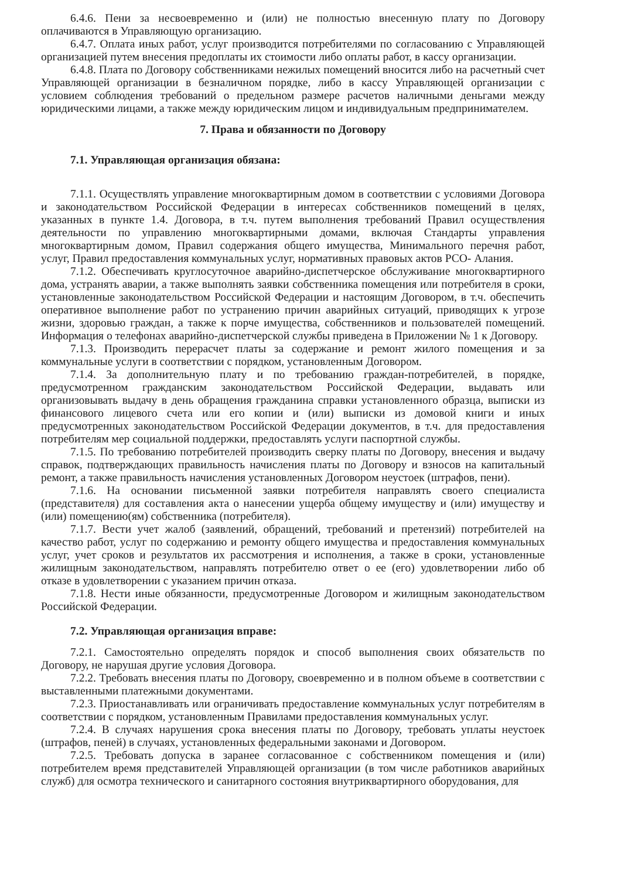6.4.6. Пени за несвоевременно и (или) не полностью внесенную плату по Договору оплачиваются в Управляющую организацию.
6.4.7. Оплата иных работ, услуг производится потребителями по согласованию с Управляющей организацией путем внесения предоплаты их стоимости либо оплаты работ, в кассу организации.
6.4.8. Плата по Договору собственниками нежилых помещений вносится либо на расчетный счет Управляющей организации в безналичном порядке, либо в кассу Управляющей организации с условием соблюдения требований о предельном размере расчетов наличными деньгами между юридическими лицами, а также между юридическим лицом и индивидуальным предпринимателем.
7. Права и обязанности по Договору
7.1. Управляющая организация обязана:
7.1.1. Осуществлять управление многоквартирным домом в соответствии с условиями Договора и законодательством Российской Федерации в интересах собственников помещений в целях, указанных в пункте 1.4. Договора, в т.ч. путем выполнения требований Правил осуществления деятельности по управлению многоквартирными домами, включая Стандарты управления многоквартирным домом, Правил содержания общего имущества, Минимального перечня работ, услуг, Правил предоставления коммунальных услуг, нормативных правовых актов РСО- Алания.
7.1.2. Обеспечивать круглосуточное аварийно-диспетчерское обслуживание многоквартирного дома, устранять аварии, а также выполнять заявки собственника помещения или потребителя в сроки, установленные законодательством Российской Федерации и настоящим Договором, в т.ч. обеспечить оперативное выполнение работ по устранению причин аварийных ситуаций, приводящих к угрозе жизни, здоровью граждан, а также к порче имущества, собственников и пользователей помещений. Информация о телефонах аварийно-диспетчерской службы приведена в Приложении № 1 к Договору.
7.1.3. Производить перерасчет платы за содержание и ремонт жилого помещения и за коммунальные услуги в соответствии с порядком, установленным Договором.
7.1.4. За дополнительную плату и по требованию граждан-потребителей, в порядке, предусмотренном гражданским законодательством Российской Федерации, выдавать или организовывать выдачу в день обращения гражданина справки установленного образца, выписки из финансового лицевого счета или его копии и (или) выписки из домовой книги и иных предусмотренных законодательством Российской Федерации документов, в т.ч. для предоставления потребителям мер социальной поддержки, предоставлять услуги паспортной службы.
7.1.5. По требованию потребителей производить сверку платы по Договору, внесения и выдачу справок, подтверждающих правильность начисления платы по Договору и взносов на капитальный ремонт, а также правильность начисления установленных Договором неустоек (штрафов, пени).
7.1.6. На основании письменной заявки потребителя направлять своего специалиста (представителя) для составления акта о нанесении ущерба общему имуществу и (или) имуществу и (или) помещению(ям) собственника (потребителя).
7.1.7. Вести учет жалоб (заявлений, обращений, требований и претензий) потребителей на качество работ, услуг по содержанию и ремонту общего имущества и предоставления коммунальных услуг, учет сроков и результатов их рассмотрения и исполнения, а также в сроки, установленные жилищным законодательством, направлять потребителю ответ о ее (его) удовлетворении либо об отказе в удовлетворении с указанием причин отказа.
7.1.8. Нести иные обязанности, предусмотренные Договором и жилищным законодательством Российской Федерации.
7.2. Управляющая организация вправе:
7.2.1. Самостоятельно определять порядок и способ выполнения своих обязательств по Договору, не нарушая другие условия Договора.
7.2.2. Требовать внесения платы по Договору, своевременно и в полном объеме в соответствии с выставленными платежными документами.
7.2.3. Приостанавливать или ограничивать предоставление коммунальных услуг потребителям в соответствии с порядком, установленным Правилами предоставления коммунальных услуг.
7.2.4. В случаях нарушения срока внесения платы по Договору, требовать уплаты неустоек (штрафов, пеней) в случаях, установленных федеральными законами и Договором.
7.2.5. Требовать допуска в заранее согласованное с собственником помещения и (или) потребителем время представителей Управляющей организации (в том числе работников аварийных служб) для осмотра технического и санитарного состояния внутриквартирного оборудования, для